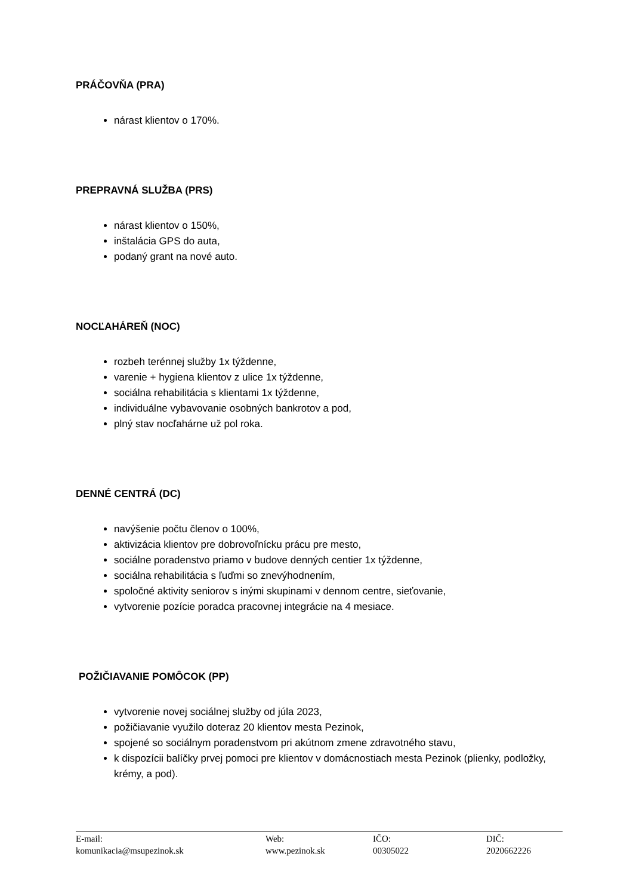PRÁČOVŇA (PRA)
nárast klientov o 170%.
PREPRAVNÁ SLUŽBA (PRS)
nárast klientov o 150%,
inštalácia GPS do auta,
podaný grant na nové auto.
NOCĽAHÁREŇ (NOC)
rozbeh terénnej služby 1x týždenne,
varenie + hygiena klientov z ulice 1x týždenne,
sociálna rehabilitácia s klientami 1x týždenne,
individuálne vybavovanie osobných bankrotov a pod,
plný stav nocľahárne už pol roka.
DENNÉ CENTRÁ (DC)
navýšenie počtu členov o 100%,
aktivizácia klientov pre dobrovoľnícku prácu pre mesto,
sociálne poradenstvo priamo v budove denných centier 1x týždenne,
sociálna rehabilitácia s ľuďmi so znevýhodnením,
spoločné aktivity seniorov s inými skupinami v dennom centre, sieťovanie,
vytvorenie pozície poradca pracovnej integrácie na 4 mesiace.
POŽIČIAVANIE POMÔCOK (PP)
vytvorenie novej sociálnej služby od júla 2023,
požičiavanie využilo doteraz 20 klientov mesta Pezinok,
spojené so sociálnym poradenstvom pri akútnom zmene zdravotného stavu,
k dispozícii balíčky prvej pomoci pre klientov v domácnostiach mesta Pezinok (plienky, podložky, krémy, a pod).
E-mail:
komunikacia@msupezinok.sk
Web:
www.pezinok.sk
IČO:
00305022
DIČ:
2020662226